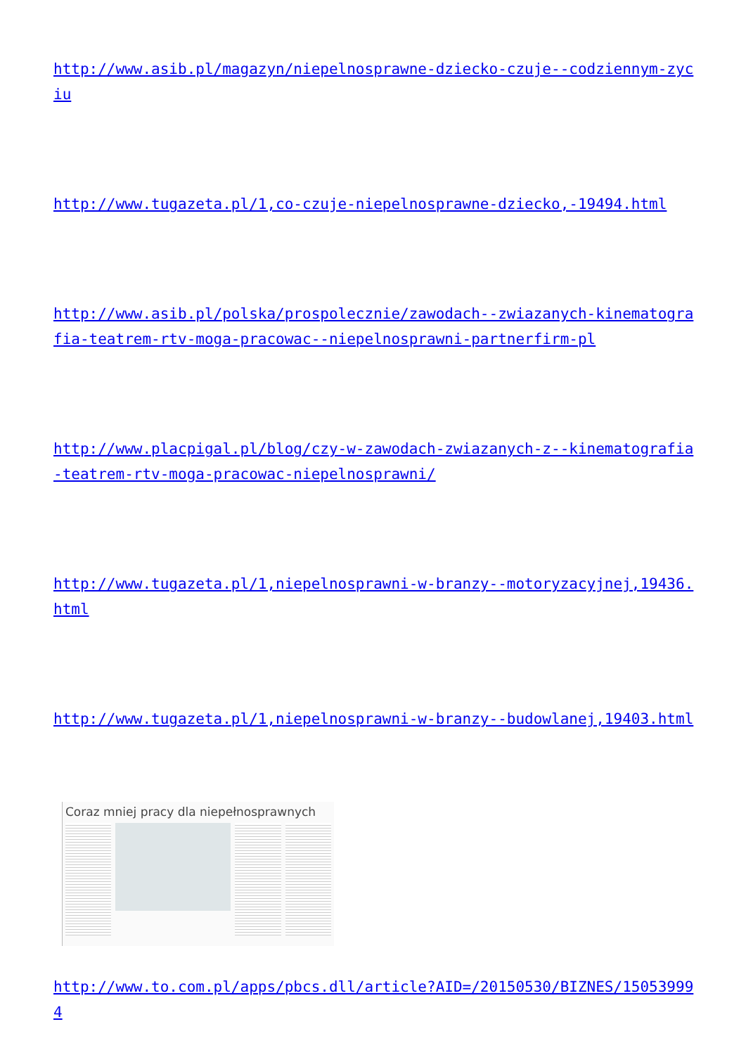http://www.asib.pl/magazyn/niepelnosprawne-dziecko-czuje--codziennym-zyciu
http://www.tugazeta.pl/1,co-czuje-niepelnosprawne-dziecko,-19494.html
http://www.asib.pl/polska/prospolecznie/zawodach--zwiazanych-kinematografia-teatrem-rtv-moga-pracowac--niepelnosprawni-partnerfirm-pl
http://www.placpigal.pl/blog/czy-w-zawodach-zwiazanych-z--kinematografia-teatrem-rtv-moga-pracowac-niepelnosprawni/
http://www.tugazeta.pl/1,niepelnosprawni-w-branzy--motoryzacyjnej,19436.html
http://www.tugazeta.pl/1,niepelnosprawni-w-branzy--budowlanej,19403.html
Coraz mniej pracy dla niepełnosprawnych
http://www.to.com.pl/apps/pbcs.dll/article?AID=/20150530/BIZNES/150539994